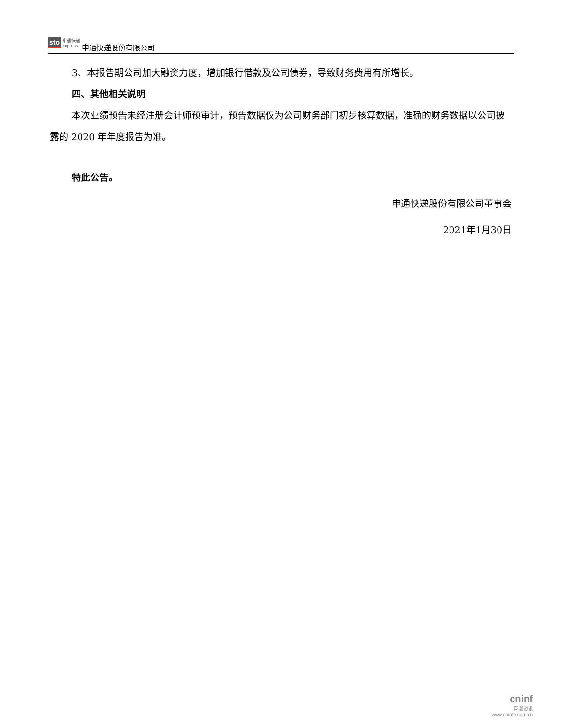sto 申通快递
express
申通快递股份有限公司
3、本报告期公司加大融资力度，增加银行借款及公司债券，导致财务费用有所增长。
四、其他相关说明
本次业绩预告未经注册会计师预审计，预告数据仅为公司财务部门初步核算数据，准确的财务数据以公司披露的 2020 年年度报告为准。
特此公告。
申通快递股份有限公司董事会
2021年1月30日
cninf
巨潮资讯
www.cninfo.com.cn